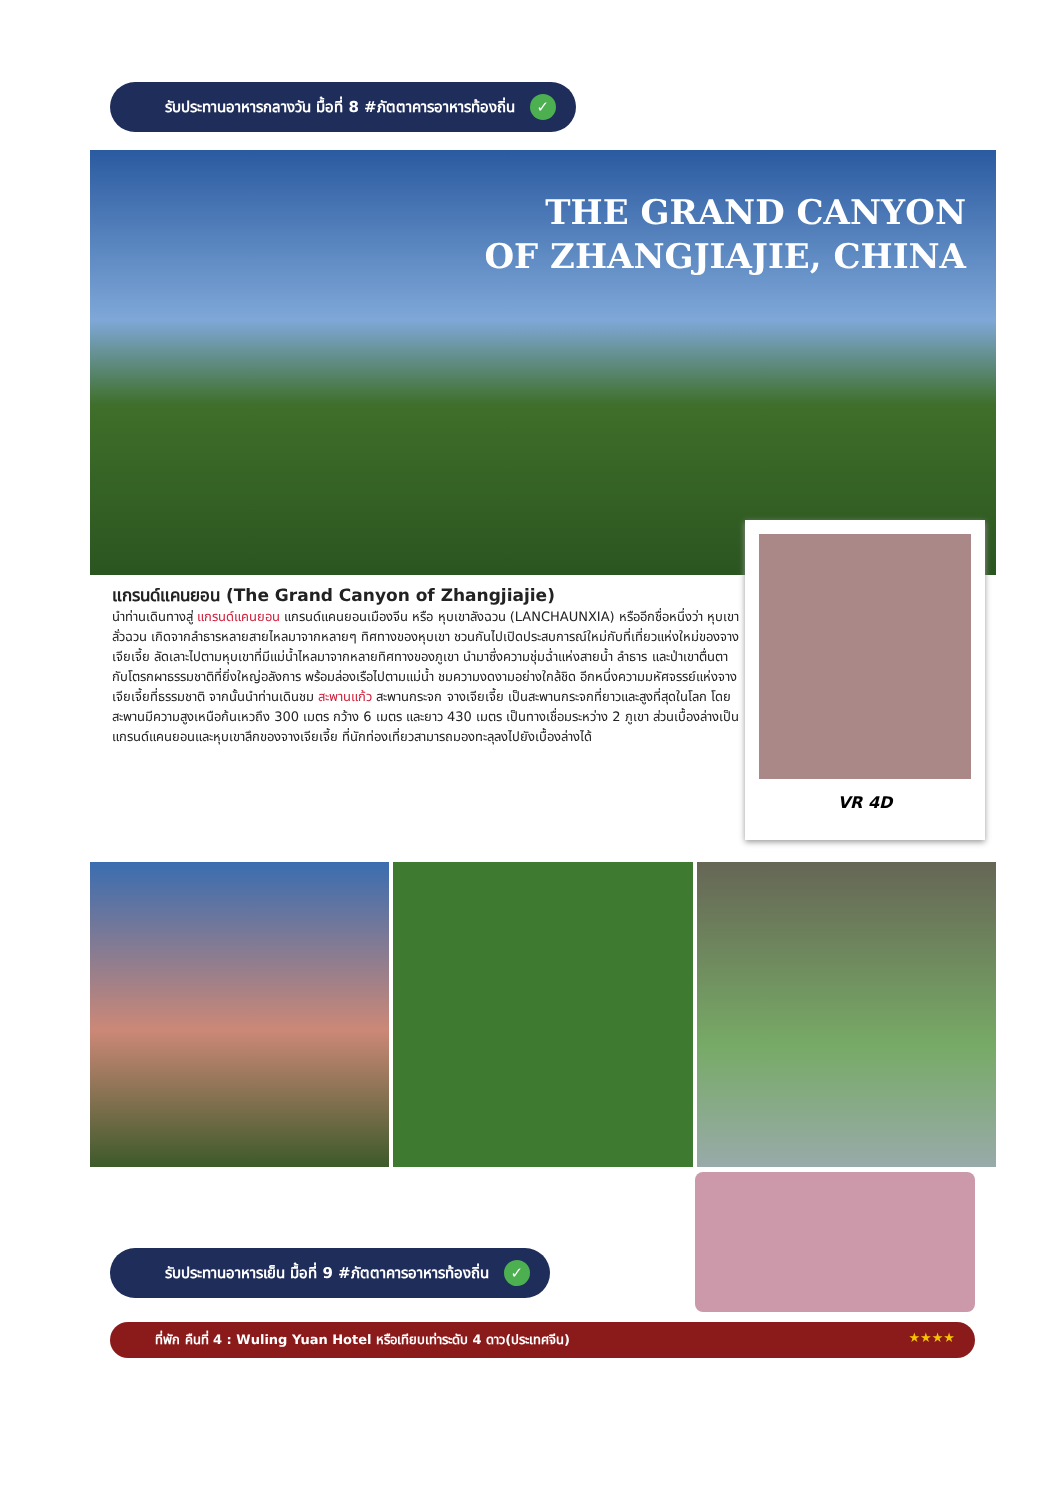รับประทานอาหารกลางวัน มื้อที่ 8 #ภัตตาคารอาหารท้องถิ่น ✓
THE GRAND CANYON
OF ZHANGJIAJIE, CHINA
แกรนด์แคนยอน (The Grand Canyon of Zhangjiajie)
นำท่านเดินทางสู่ แกรนด์แคนยอน แกรนด์แคนยอนเมืองจีน หรือ หุบเขาลังฉวน (LANCHAUNXIA) หรืออีกชื่อหนึ่งว่า หุบเขาลั่วฉวน เกิดจากลำธารหลายสายไหลมาจากหลายๆ ทิศทางของหุบเขา ชวนกันไปเปิดประสบการณ์ใหม่กับที่เที่ยวแห่งใหม่ของจางเจียเจี้ย ลัดเลาะไปตามหุบเขาที่มีแม่น้ำไหลมาจากหลายทิศทางของภูเขา นำมาซึ่งความชุ่มฉ่ำแห่งสายน้ำ ลำธาร และป่าเขาตื่นตากับโตรกผาธรรมชาติที่ยิ่งใหญ่อลังการ พร้อมล่องเรือไปตามแม่น้ำ ชมความงดงามอย่างใกล้ชิด อีกหนึ่งความมหัศจรรย์แห่งจางเจียเจี้ยที่ธรรมชาติ จากนั้นนำท่านเดินชม สะพานแก้ว สะพานกระจก จางเจียเจี้ย เป็นสะพานกระจกที่ยาวและสูงที่สุดในโลก โดยสะพานมีความสูงเหนือก้นเหวถึง 300 เมตร กว้าง 6 เมตร และยาว 430 เมตร เป็นทางเชื่อมระหว่าง 2 ภูเขา ส่วนเบื้องล่างเป็นแกรนด์แคนยอนและหุบเขาลึกของจางเจียเจี้ย ที่นักท่องเที่ยวสามารถมองทะลุลงไปยังเบื้องล่างได้
VR 4D
รับประทานอาหารเย็น มื้อที่ 9 #ภัตตาคารอาหารท้องถิ่น ✓
ที่พัก คืนที่ 4 : Wuling Yuan Hotel หรือเทียบเท่าระดับ 4 ดาว(ประเทศจีน) ★★★★